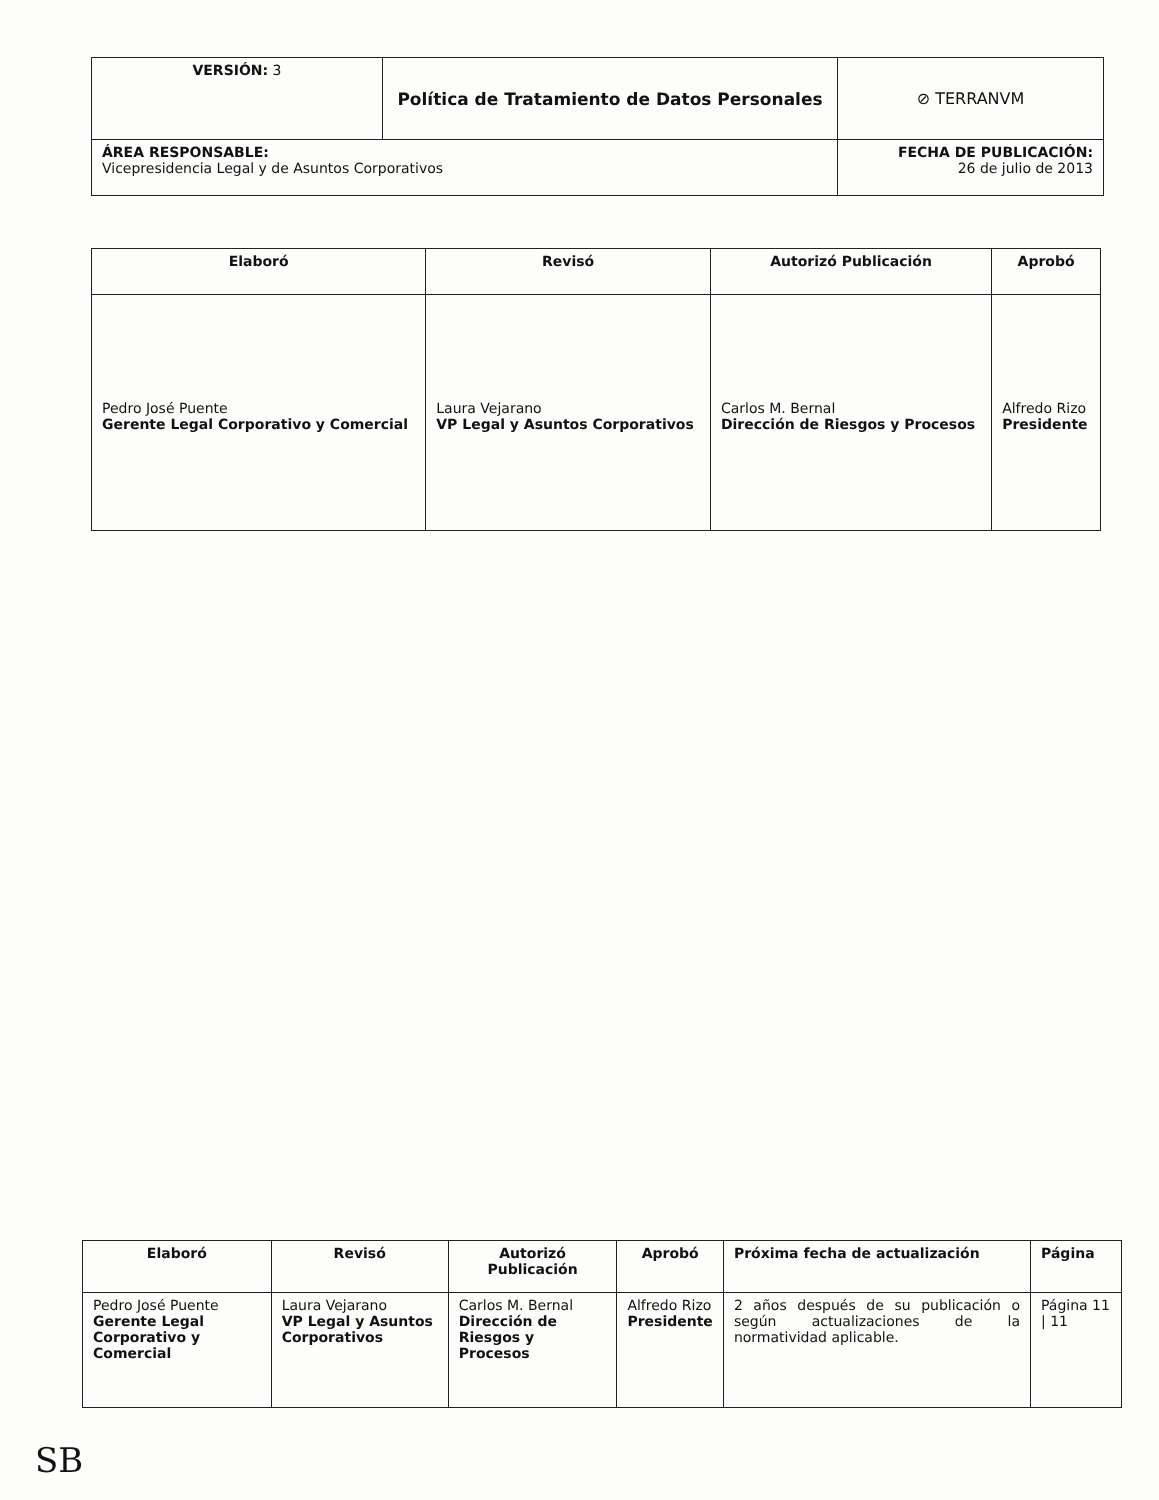| VERSIÓN: 3 | Política de Tratamiento de Datos Personales | ⊘ TERRANVM |
| ÁREA RESPONSABLE: Vicepresidencia Legal y de Asuntos Corporativos | | FECHA DE PUBLICACIÓN: 26 de julio de 2013 |
| Elaboró | Revisó | Autorizó Publicación | Aprobó |
| --- | --- | --- | --- |
| Pedro José Puente Gerente Legal Corporativo y Comercial | Laura Vejarano VP Legal y Asuntos Corporativos | Carlos M. Bernal Dirección de Riesgos y Procesos | Alfredo Rizo Presidente |
| Elaboró | Revisó | Autorizó Publicación | Aprobó | Próxima fecha de actualización | Página |
| --- | --- | --- | --- | --- | --- |
| Pedro José Puente Gerente Legal Corporativo y Comercial | Laura Vejarano VP Legal y Asuntos Corporativos | Carlos M. Bernal Dirección de Riesgos y Procesos | Alfredo Rizo Presidente | 2 años después de su publicación o según actualizaciones de la normatividad aplicable. | Página 11 / 11 |
SB